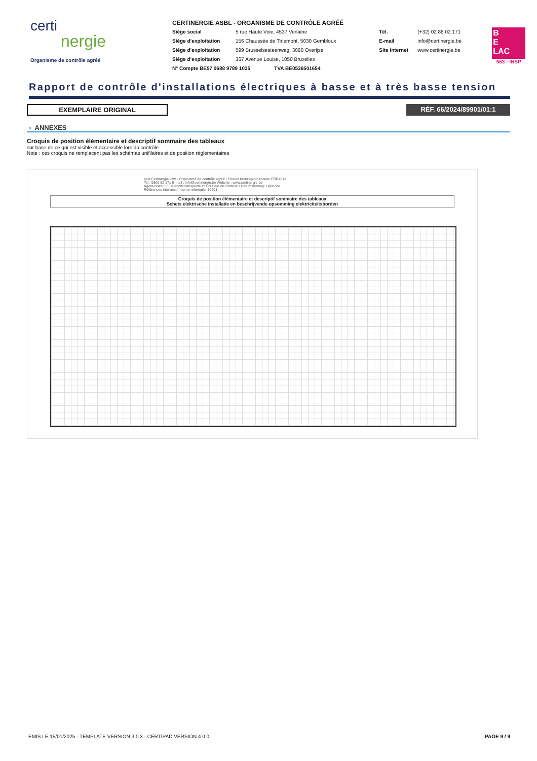certi
nergie
Organisme de contrôle agréé
CERTINERGIE ASBL - ORGANISME DE CONTRÔLE AGRÉÉ
Siège social 5 rue Haute Voie, 4537 Verlaine
Siège d’exploitation 156 Chaussée de Tirlemont, 5030 Gembloux
Siège d’exploitation 599 Brusselsesteenweg, 3090 Overijse
Siège d’exploitation 367 Avenue Louise, 1050 Bruxelles
N° Compte BE57 0688 9789 1035 TVA BE0536501654
Tél. (+32) 02 88 02 171
E-mail info@certinergie.be
Site internet www.certinergie.be
B
E
LAC
563 - INSP
Rapport de contrôle d'installations électriques à basse et à très basse tension
EXEMPLAIRE ORIGINAL RÉF. 66/2024/89901/01:1
› ANNEXES
Croquis de position élémentaire et descriptif sommaire des tableaux
sur base de ce qui est visible et accessible lors du contrôle
Note : ces croquis ne remplacent pas les schémas unifilaires et de position réglementaires
asbl Certinergie vzw - Organisme de contrôle agréé / Erkend keuringsorganisme FOR401a
Tel : 0800 82 171 E-mail : info@certinergie.be Website : www.certinergie.be
Agent-visiteur / Elektriciteitsinspecteur: CN Date du contrôle / Datum keuring: 14/01/24
Références internes / Interne referentie: 89901
Croquis de position élémentaire et descriptif sommaire des tableaux
Schets elektrische installatie en beschrijvende opsomming elektriciteitsborden
EMIS LE 15/01/2025 - TEMPLATE VERSION 3.0.3 - CERTIPAD VERSION 4.0.0 PAGE 9 / 9